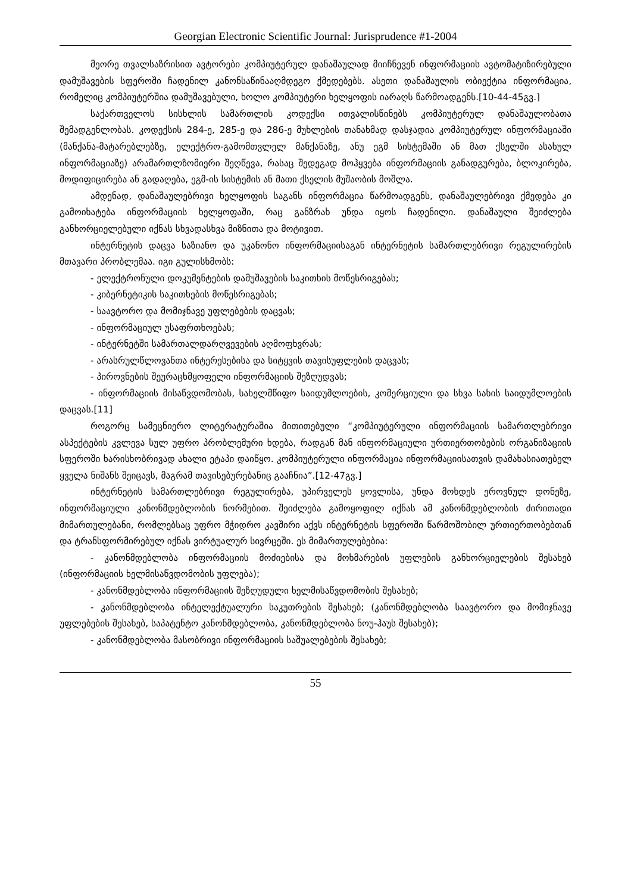Georgian Electronic Scientific Journal: Jurisprudence #1-2004
მეორე თვალსაზრისით ავტორები კომპიუტერულ დანაშაულად მიიჩნევენ ინფორმაციის ავტომატიზირებული დამუშავების სფეროში ჩადენილ კანონსაწინააღმდეგო ქმედებებს. ასეთი დანაშაულის ობიექტია ინფორმაცია, რომელიც კომპიუტერშია დამუშავებული, ხოლო კომპიუტერი ხელყოფის იარაღს წარმოადგენს.[10-44-45გვ.]
საქართველოს სისხლის სამართლის კოდექსი ითვალისწინებს კომპიუტერულ დანაშაულობათა შემადგენლობას. კოდექსის 284-ე, 285-ე და 286-ე მუხლების თანახმად დასჯადია კომპიუტერულ ინფორმაციაში (მანქანა-მატარებლებზე, ელექტრო-გამომთვლელ მანქანაზე, ანუ ეგმ სისტემაში ან მათ ქსელში ასახულ ინფორმაციაზე) არამართლზომიერი შეღწევა, რასაც შედეგად მოჰყვება ინფორმაციის განადგურება, ბლოკირება, მოდიფიცირება ან გადაღება, ეგმ-ის სისტემის ან მათი ქსელის მუშაობის მოშლა.
ამდენად, დანაშაულებრივი ხელყოფის საგანს ინფორმაცია წარმოადგენს, დანაშაულებრივი ქმედება კი გამოიხატება ინფორმაციის ხელყოფაში, რაც განზრახ უნდა იყოს ჩადენილი. დანაშაული შეიძლება განხორციელებული იქნას სხვადასხვა მიზნითა და მოტივით.
ინტერნეტის დაცვა საზიანო და უკანონო ინფორმაციისაგან ინტერნეტის სამართლებრივი რეგულირების მთავარი პრობლემაა. იგი გულისხმობს:
- ელექტრონული დოკუმენტების დამუშავების საკითხის მოწესრიგებას;
- კიბერნეტიკის საკითხების მოწესრიგებას;
- საავტორო და მომიჯნავე უფლებების დაცვას;
- ინფორმაციულ უსაფრთხოებას;
- ინტერნეტში სამართალდარღვევების აღმოფხვრას;
- არასრულწლოვანთა ინტერესებისა და სიტყვის თავისუფლების დაცვას;
- პიროვნების შეურაცხმყოფელი ინფორმაციის შეზღუდვას;
- ინფორმაციის მისაწვდომობას, სახელმწიფო საიდუმლოების, კომერციული და სხვა სახის საიდუმლოების დაცვას.[11]
როგორც სამეცნიერო ლიტერატურაშია მითითებული “კომპიუტერული ინფორმაციის სამართლებრივი ასპექტების კვლევა სულ უფრო პრობლემური ხდება, რადგან მან ინფორმაციული ურთიერთობების ორგანიზაციის სფეროში ხარისხობრივად ახალი ეტაპი დაიწყო. კომპიუტერული ინფორმაცია ინფორმაციისათვის დამახასიათებელ ყველა ნიშანს შეიცავს, მაგრამ თავისებურებანიც გააჩნია”.[12-47გვ.]
ინტერნეტის სამართლებრივი რეგულირება, უპირველეს ყოვლისა, უნდა მოხდეს ეროვნულ დონეზე, ინფორმაციული კანონმდებლობის ნორმებით. შეიძლება გამოყოფილ იქნას ამ კანონმდებლობის ძირითადი მიმართულებანი, რომლებსაც უფრო მჭიდრო კავშირი აქვს ინტერნეტის სფეროში წარმოშობილ ურთიერთობებთან და ტრანსფორმირებულ იქნას ვირტუალურ სივრცეში. ეს მიმართულებებია:
- კანონმდებლობა ინფორმაციის მოძიებისა და მოხმარების უფლების განხორციელების შესახებ (ინფორმაციის ხელმისაწვდომობის უფლება);
- კანონმდებლობა ინფორმაციის შეზღუდული ხელმისაწვდომობის შესახებ;
- კანონმდებლობა ინტელექტუალური საკუთრების შესახებ; (კანონმდებლობა საავტორო და მომიჯნავე უფლებების შესახებ, საპატენტო კანონმდებლობა, კანონმდებლობა ნოუ-ჰაუს შესახებ);
- კანონმდებლობა მასობრივი ინფორმაციის საშუალებების შესახებ;
55